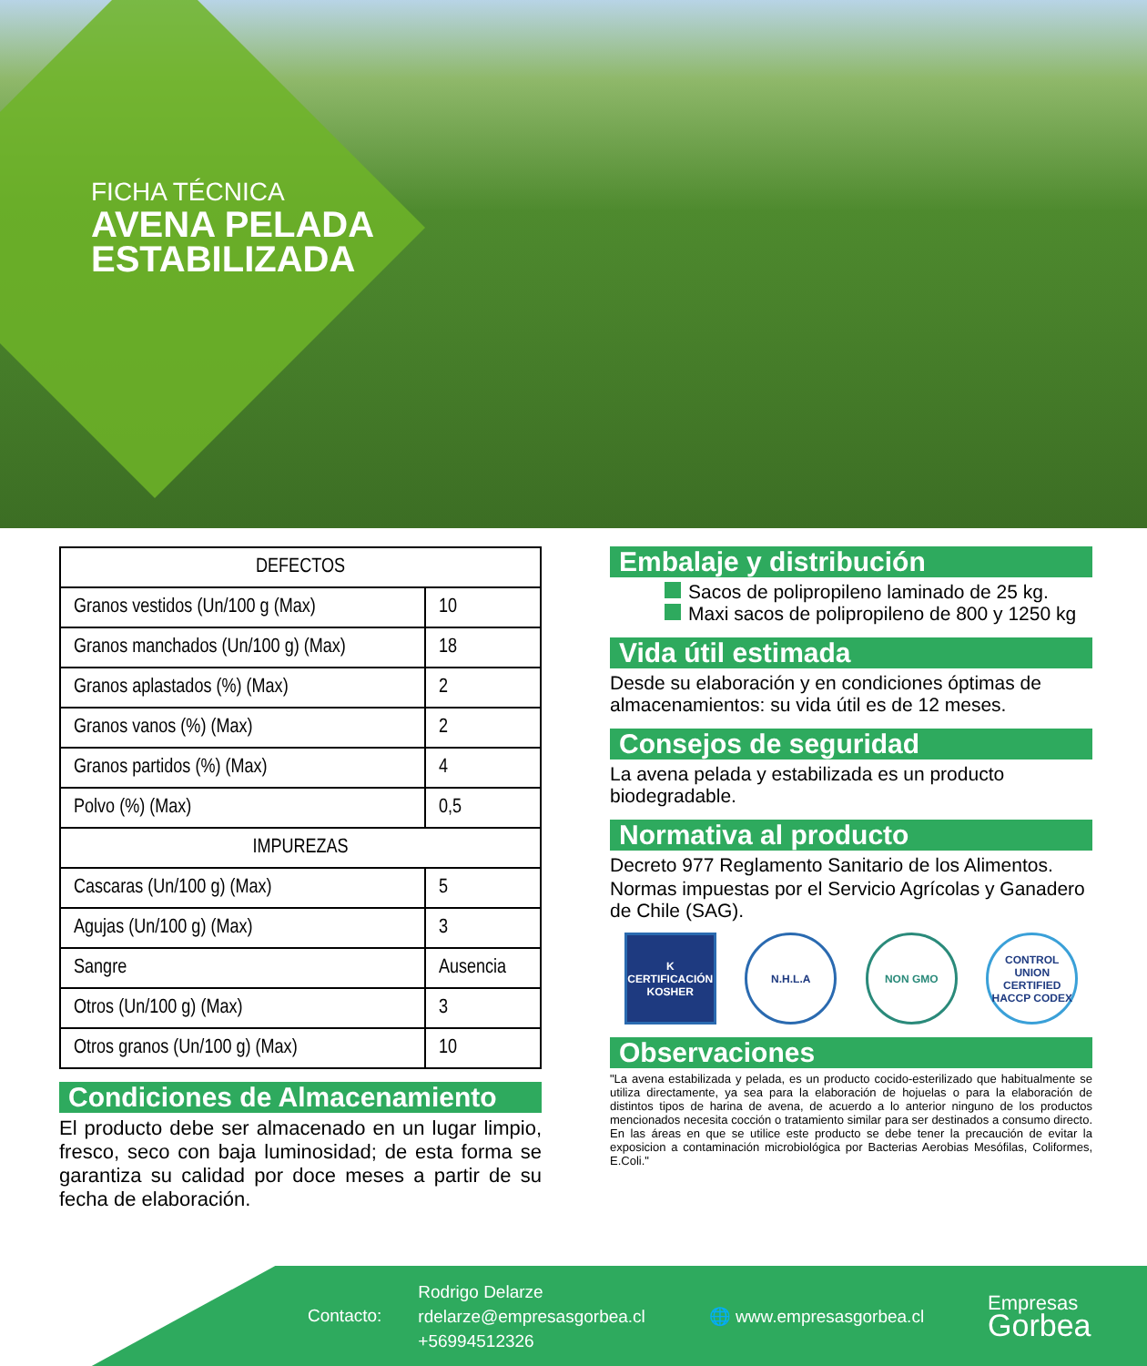FICHA TÉCNICA
AVENA PELADA
ESTABILIZADA
| DEFECTOS | |
| --- | --- |
| Granos vestidos (Un/100 g (Max) | 10 |
| Granos manchados (Un/100 g) (Max) | 18 |
| Granos aplastados (%) (Max) | 2 |
| Granos vanos (%) (Max) | 2 |
| Granos partidos (%) (Max) | 4 |
| Polvo (%) (Max) | 0,5 |
| IMPUREZAS | |
| Cascaras (Un/100 g) (Max) | 5 |
| Agujas (Un/100 g) (Max) | 3 |
| Sangre | Ausencia |
| Otros (Un/100 g) (Max) | 3 |
| Otros granos (Un/100 g) (Max) | 10 |
Condiciones de Almacenamiento
El producto debe ser almacenado en un lugar limpio, fresco, seco con baja luminosidad; de esta forma se garantiza su calidad por doce meses a partir de su fecha de elaboración.
Embalaje y distribución
Sacos de polipropileno laminado de 25 kg.
Maxi sacos de polipropileno de 800 y 1250 kg
Vida útil estimada
Desde su elaboración y en condiciones óptimas de almacenamientos: su vida útil es de 12 meses.
Consejos de seguridad
La avena pelada y estabilizada es un producto biodegradable.
Normativa al producto
Decreto 977 Reglamento Sanitario de los Alimentos.
Normas impuestas por el Servicio Agrícolas y Ganadero de Chile (SAG).
K
CERTIFICACIÓN KOSHER
N.H.L.A NON GMO CONTROL UNION CERTIFIED HACCP CODEX
Observaciones
"La avena estabilizada y pelada, es un producto cocido-esterilizado que habitualmente se utiliza directamente, ya sea para la elaboración de hojuelas o para la elaboración de distintos tipos de harina de avena, de acuerdo a lo anterior ninguno de los productos mencionados necesita cocción o tratamiento similar para ser destinados a consumo directo. En las áreas en que se utilice este producto se debe tener la precaución de evitar la exposicion a contaminación microbiológica por Bacterias Aerobias Mesófilas, Coliformes, E.Coli."
Contacto:
Rodrigo Delarze
rdelarze@empresasgorbea.cl
+56994512326
🌐 www.empresasgorbea.cl
Empresas
Gorbea